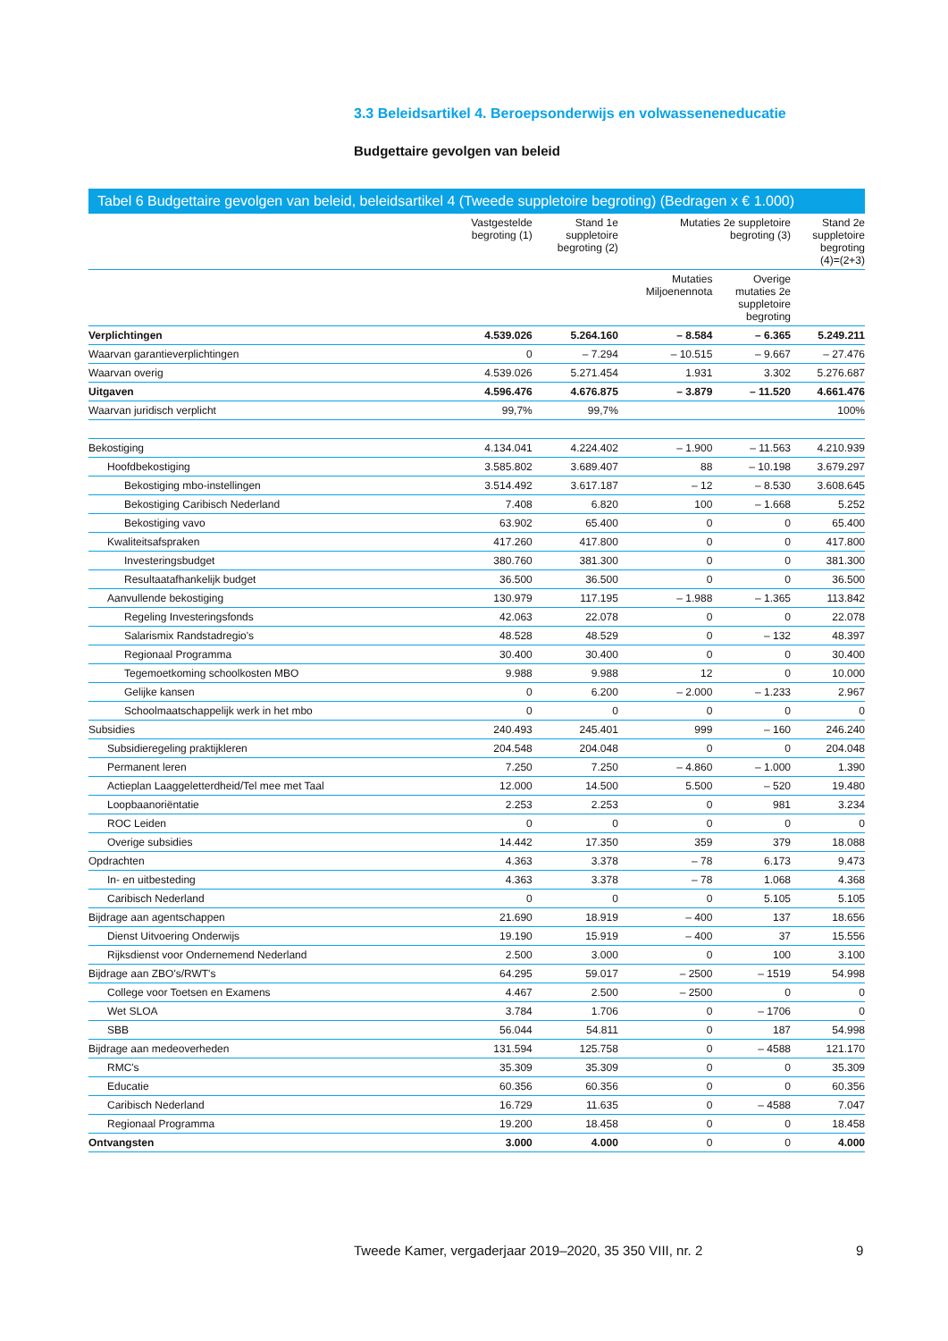3.3 Beleidsartikel 4. Beroepsonderwijs en volwasseneneducatie
Budgettaire gevolgen van beleid
Tabel 6 Budgettaire gevolgen van beleid, beleidsartikel 4 (Tweede suppletoire begroting) (Bedragen x € 1.000)
| | Vastgestelde begroting (1) | Stand 1e suppletoire begroting (2) | Mutaties 2e suppletoire begroting (3) | | Stand 2e suppletoire begroting (4)=(2+3) |
| --- | --- | --- | --- | --- | --- |
| | | | Mutaties Miljoenennota | Overige mutaties 2e suppletoire begroting | |
| Verplichtingen | 4.539.026 | 5.264.160 | – 8.584 | – 6.365 | 5.249.211 |
| Waarvan garantieverplichtingen | 0 | – 7.294 | – 10.515 | – 9.667 | – 27.476 |
| Waarvan overig | 4.539.026 | 5.271.454 | 1.931 | 3.302 | 5.276.687 |
| Uitgaven | 4.596.476 | 4.676.875 | – 3.879 | – 11.520 | 4.661.476 |
| Waarvan juridisch verplicht | 99,7% | 99,7% | | | 100% |
| Bekostiging | 4.134.041 | 4.224.402 | – 1.900 | – 11.563 | 4.210.939 |
| Hoofdbekostiging | 3.585.802 | 3.689.407 | 88 | – 10.198 | 3.679.297 |
| Bekostiging mbo-instellingen | 3.514.492 | 3.617.187 | – 12 | – 8.530 | 3.608.645 |
| Bekostiging Caribisch Nederland | 7.408 | 6.820 | 100 | – 1.668 | 5.252 |
| Bekostiging vavo | 63.902 | 65.400 | 0 | 0 | 65.400 |
| Kwaliteitsafspraken | 417.260 | 417.800 | 0 | 0 | 417.800 |
| Investeringsbudget | 380.760 | 381.300 | 0 | 0 | 381.300 |
| Resultaatafhankelijk budget | 36.500 | 36.500 | 0 | 0 | 36.500 |
| Aanvullende bekostiging | 130.979 | 117.195 | – 1.988 | – 1.365 | 113.842 |
| Regeling Investeringsfonds | 42.063 | 22.078 | 0 | 0 | 22.078 |
| Salarismix Randstadregio's | 48.528 | 48.529 | 0 | – 132 | 48.397 |
| Regionaal Programma | 30.400 | 30.400 | 0 | 0 | 30.400 |
| Tegemoetkoming schoolkosten MBO | 9.988 | 9.988 | 12 | 0 | 10.000 |
| Gelijke kansen | 0 | 6.200 | – 2.000 | – 1.233 | 2.967 |
| Schoolmaatschappelijk werk in het mbo | 0 | 0 | 0 | 0 | 0 |
| Subsidies | 240.493 | 245.401 | 999 | – 160 | 246.240 |
| Subsidieregeling praktijkleren | 204.548 | 204.048 | 0 | 0 | 204.048 |
| Permanent leren | 7.250 | 7.250 | – 4.860 | – 1.000 | 1.390 |
| Actieplan Laaggeletterdheid/Tel mee met Taal | 12.000 | 14.500 | 5.500 | – 520 | 19.480 |
| Loopbaanoriëntatie | 2.253 | 2.253 | 0 | 981 | 3.234 |
| ROC Leiden | 0 | 0 | 0 | 0 | 0 |
| Overige subsidies | 14.442 | 17.350 | 359 | 379 | 18.088 |
| Opdrachten | 4.363 | 3.378 | – 78 | 6.173 | 9.473 |
| In- en uitbesteding | 4.363 | 3.378 | – 78 | 1.068 | 4.368 |
| Caribisch Nederland | 0 | 0 | 0 | 5.105 | 5.105 |
| Bijdrage aan agentschappen | 21.690 | 18.919 | – 400 | 137 | 18.656 |
| Dienst Uitvoering Onderwijs | 19.190 | 15.919 | – 400 | 37 | 15.556 |
| Rijksdienst voor Ondernemend Nederland | 2.500 | 3.000 | 0 | 100 | 3.100 |
| Bijdrage aan ZBO's/RWT's | 64.295 | 59.017 | – 2500 | – 1519 | 54.998 |
| College voor Toetsen en Examens | 4.467 | 2.500 | – 2500 | 0 | 0 |
| Wet SLOA | 3.784 | 1.706 | 0 | – 1706 | 0 |
| SBB | 56.044 | 54.811 | 0 | 187 | 54.998 |
| Bijdrage aan medeoverheden | 131.594 | 125.758 | 0 | – 4588 | 121.170 |
| RMC's | 35.309 | 35.309 | 0 | 0 | 35.309 |
| Educatie | 60.356 | 60.356 | 0 | 0 | 60.356 |
| Caribisch Nederland | 16.729 | 11.635 | 0 | – 4588 | 7.047 |
| Regionaal Programma | 19.200 | 18.458 | 0 | 0 | 18.458 |
| Ontvangsten | 3.000 | 4.000 | 0 | 0 | 4.000 |
Tweede Kamer, vergaderjaar 2019–2020, 35 350 VIII, nr. 2
9